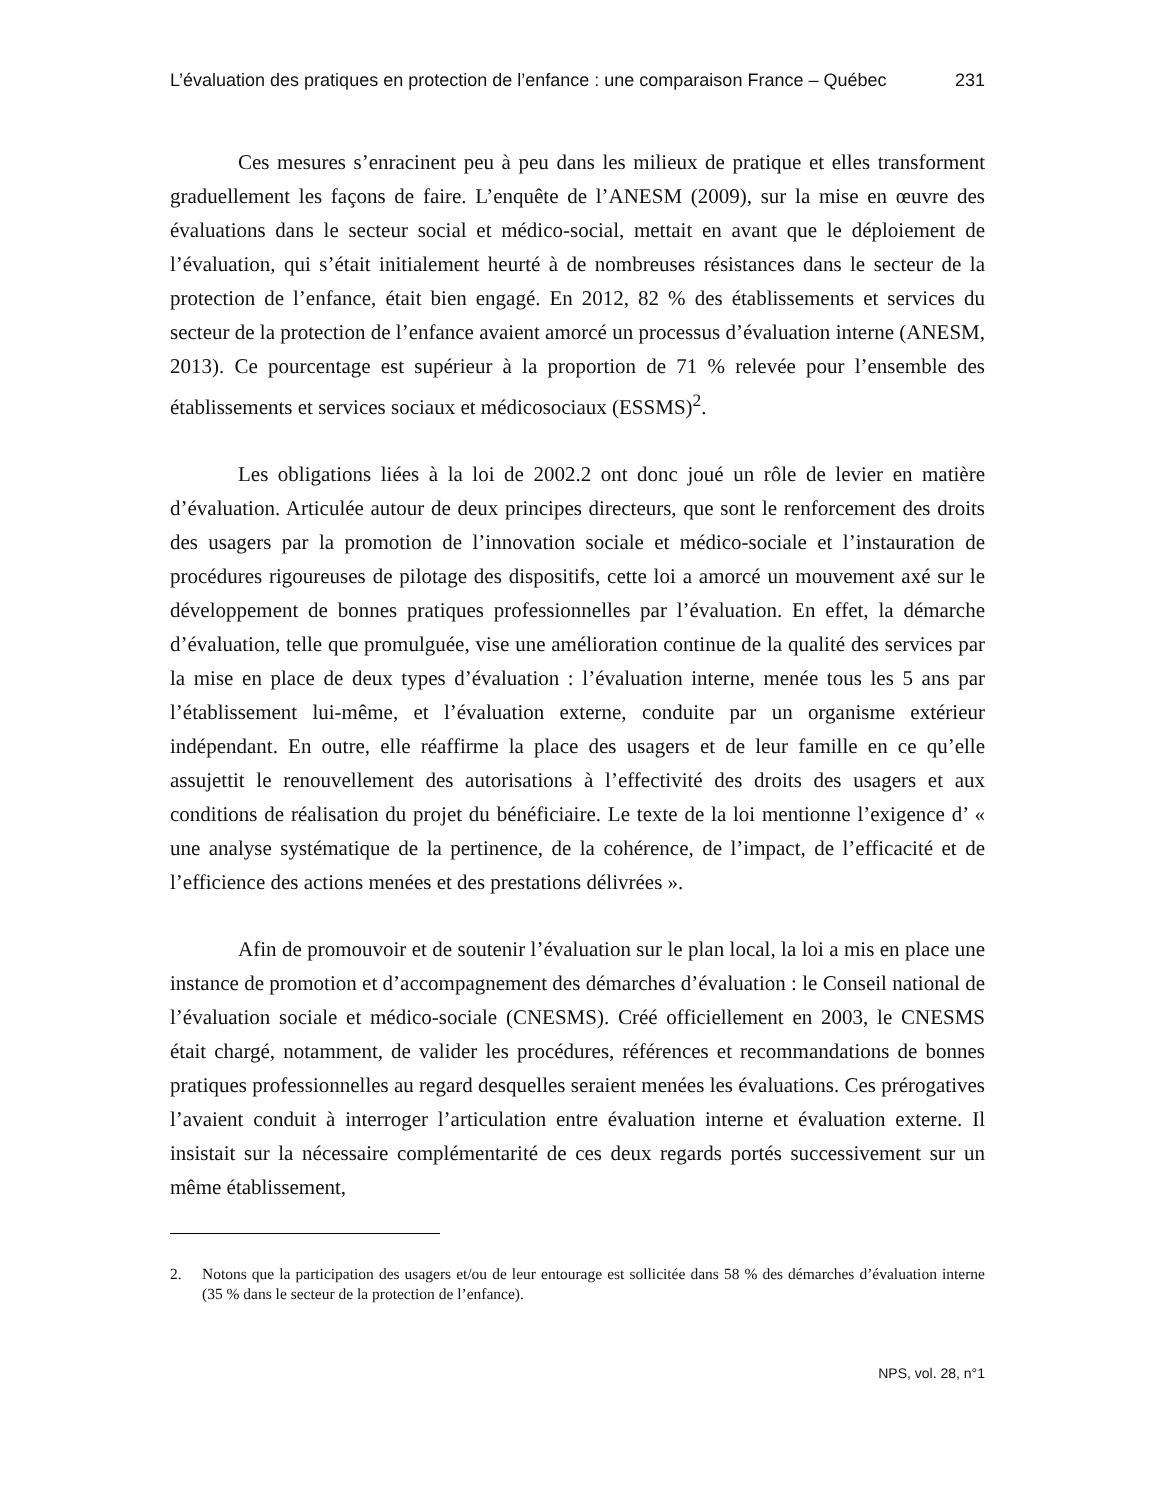L’évaluation des pratiques en protection de l’enfance : une comparaison France – Québec
231
Ces mesures s’enracinent peu à peu dans les milieux de pratique et elles transforment graduellement les façons de faire. L’enquête de l’ANESM (2009), sur la mise en œuvre des évaluations dans le secteur social et médico-social, mettait en avant que le déploiement de l’évaluation, qui s’était initialement heurté à de nombreuses résistances dans le secteur de la protection de l’enfance, était bien engagé. En 2012, 82 % des établissements et services du secteur de la protection de l’enfance avaient amorcé un processus d’évaluation interne (ANESM, 2013). Ce pourcentage est supérieur à la proportion de 71 % relevée pour l’ensemble des établissements et services sociaux et médicosociaux (ESSMS)<sup>2</sup>.
Les obligations liées à la loi de 2002.2 ont donc joué un rôle de levier en matière d’évaluation. Articulée autour de deux principes directeurs, que sont le renforcement des droits des usagers par la promotion de l’innovation sociale et médico-sociale et l’instauration de procédures rigoureuses de pilotage des dispositifs, cette loi a amorcé un mouvement axé sur le développement de bonnes pratiques professionnelles par l’évaluation. En effet, la démarche d’évaluation, telle que promulguée, vise une amélioration continue de la qualité des services par la mise en place de deux types d’évaluation : l’évaluation interne, menée tous les 5 ans par l’établissement lui-même, et l’évaluation externe, conduite par un organisme extérieur indépendant. En outre, elle réaffirme la place des usagers et de leur famille en ce qu’elle assujettit le renouvellement des autorisations à l’effectivité des droits des usagers et aux conditions de réalisation du projet du bénéficiaire. Le texte de la loi mentionne l’exigence d’ « une analyse systématique de la pertinence, de la cohérence, de l’impact, de l’efficacité et de l’efficience des actions menées et des prestations délivrées ».
Afin de promouvoir et de soutenir l’évaluation sur le plan local, la loi a mis en place une instance de promotion et d’accompagnement des démarches d’évaluation : le Conseil national de l’évaluation sociale et médico-sociale (CNESMS). Créé officiellement en 2003, le CNESMS était chargé, notamment, de valider les procédures, références et recommandations de bonnes pratiques professionnelles au regard desquelles seraient menées les évaluations. Ces prérogatives l’avaient conduit à interroger l’articulation entre évaluation interne et évaluation externe. Il insistait sur la nécessaire complémentarité de ces deux regards portés successivement sur un même établissement,
2. Notons que la participation des usagers et/ou de leur entourage est sollicitée dans 58 % des démarches d’évaluation interne (35 % dans le secteur de la protection de l’enfance).
NPS, vol. 28, n°1